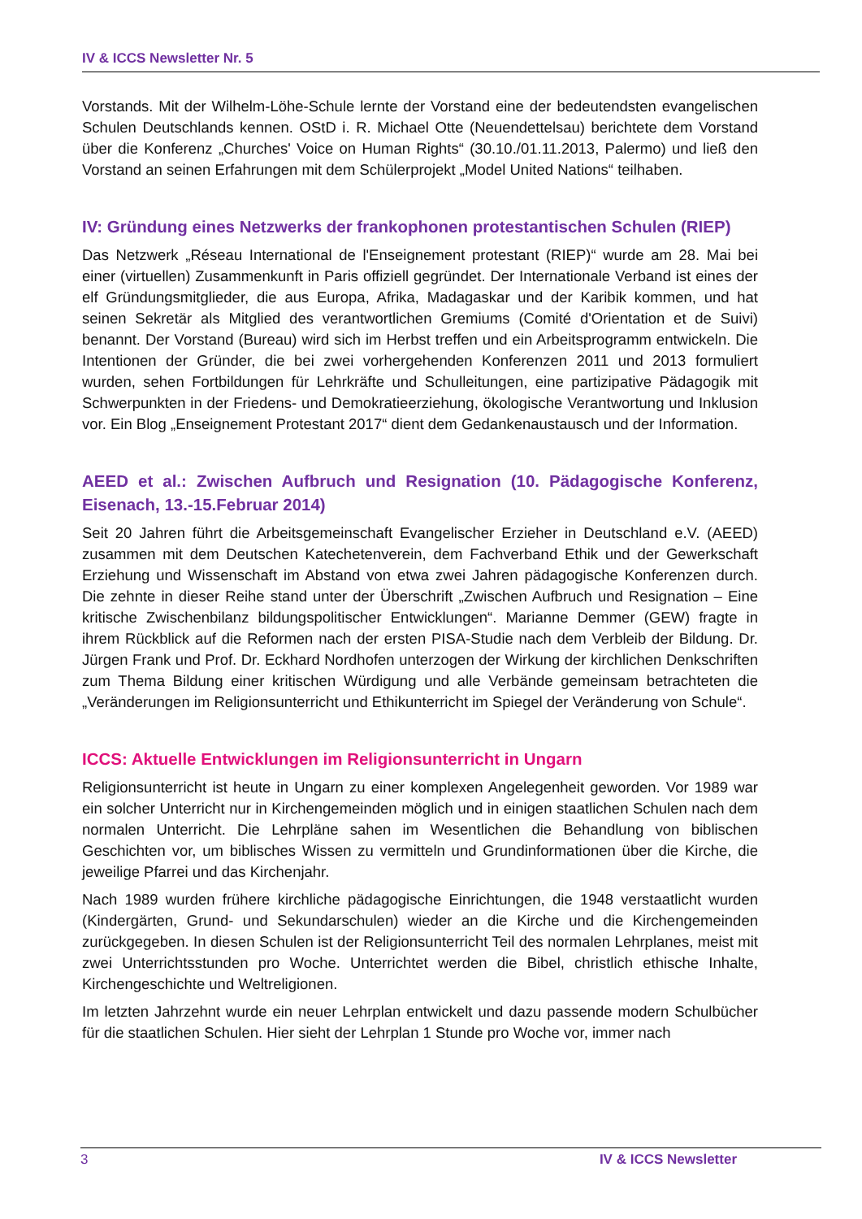IV & ICCS Newsletter Nr. 5
Vorstands. Mit der Wilhelm-Löhe-Schule lernte der Vorstand eine der bedeutendsten evangelischen Schulen Deutschlands kennen. OStD i. R. Michael Otte (Neuendettelsau) berichtete dem Vorstand über die Konferenz „Churches' Voice on Human Rights“ (30.10./01.11.2013, Palermo) und ließ den Vorstand an seinen Erfahrungen mit dem Schülerprojekt „Model United Nations“ teilhaben.
IV: Gründung eines Netzwerks der frankophonen protestantischen Schulen (RIEP)
Das Netzwerk „Réseau International de l'Enseignement protestant (RIEP)“ wurde am 28. Mai bei einer (virtuellen) Zusammenkunft in Paris offiziell gegründet. Der Internationale Verband ist eines der elf Gründungsmitglieder, die aus Europa, Afrika, Madagaskar und der Karibik kommen, und hat seinen Sekretär als Mitglied des verantwortlichen Gremiums (Comité d'Orientation et de Suivi) benannt. Der Vorstand (Bureau) wird sich im Herbst treffen und ein Arbeitsprogramm entwickeln. Die Intentionen der Gründer, die bei zwei vorhergehenden Konferenzen 2011 und 2013 formuliert wurden, sehen Fortbildungen für Lehrkräfte und Schulleitungen, eine partizipative Pädagogik mit Schwerpunkten in der Friedens- und Demokratieerziehung, ökologische Verantwortung und Inklusion vor. Ein Blog „Enseignement Protestant 2017“ dient dem Gedankenaustausch und der Information.
AEED et al.: Zwischen Aufbruch und Resignation (10. Pädagogische Konferenz, Eisenach, 13.-15.Februar 2014)
Seit 20 Jahren führt die Arbeitsgemeinschaft Evangelischer Erzieher in Deutschland e.V. (AEED) zusammen mit dem Deutschen Katechetenverein, dem Fachverband Ethik und der Gewerkschaft Erziehung und Wissenschaft im Abstand von etwa zwei Jahren pädagogische Konferenzen durch. Die zehnte in dieser Reihe stand unter der Überschrift „Zwischen Aufbruch und Resignation – Eine kritische Zwischenbilanz bildungspolitischer Entwicklungen“. Marianne Demmer (GEW) fragte in ihrem Rückblick auf die Reformen nach der ersten PISA-Studie nach dem Verbleib der Bildung. Dr. Jürgen Frank und Prof. Dr. Eckhard Nordhofen unterzogen der Wirkung der kirchlichen Denkschriften zum Thema Bildung einer kritischen Würdigung und alle Verbände gemeinsam betrachteten die „Veränderungen im Religionsunterricht und Ethikunterricht im Spiegel der Veränderung von Schule“.
ICCS: Aktuelle Entwicklungen im Religionsunterricht in Ungarn
Religionsunterricht ist heute in Ungarn zu einer komplexen Angelegenheit geworden. Vor 1989 war ein solcher Unterricht nur in Kirchengemeinden möglich und in einigen staatlichen Schulen nach dem normalen Unterricht. Die Lehrpläne sahen im Wesentlichen die Behandlung von biblischen Geschichten vor, um biblisches Wissen zu vermitteln und Grundinformationen über die Kirche, die jeweilige Pfarrei und das Kirchenjahr.
Nach 1989 wurden frühere kirchliche pädagogische Einrichtungen, die 1948 verstaatlicht wurden (Kindergärten, Grund- und Sekundarschulen) wieder an die Kirche und die Kirchengemeinden zurückgegeben. In diesen Schulen ist der Religionsunterricht Teil des normalen Lehrplanes, meist mit zwei Unterrichtsstunden pro Woche. Unterrichtet werden die Bibel, christlich ethische Inhalte, Kirchengeschichte und Weltreligionen.
Im letzten Jahrzehnt wurde ein neuer Lehrplan entwickelt und dazu passende modern Schulbücher für die staatlichen Schulen. Hier sieht der Lehrplan 1 Stunde pro Woche vor, immer nach
3 IV & ICCS Newsletter